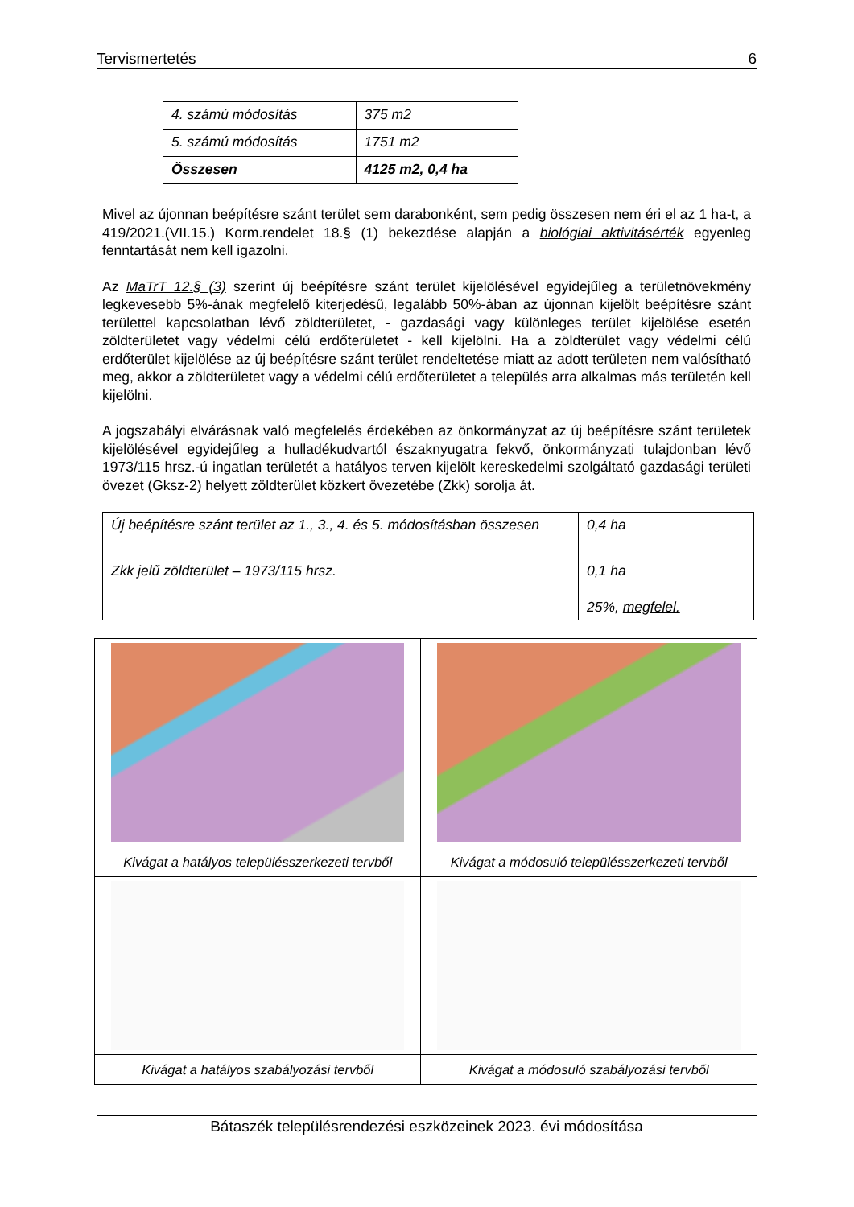Tervismertetés 6
| 4. számú módosítás | 375 m2 |
| 5. számú módosítás | 1751 m2 |
| Összesen | 4125 m2, 0,4 ha |
Mivel az újonnan beépítésre szánt terület sem darabonként, sem pedig összesen nem éri el az 1 ha-t, a 419/2021.(VII.15.) Korm.rendelet 18.§ (1) bekezdése alapján a biológiai aktivitásérték egyenleg fenntartását nem kell igazolni.
Az MaTrT 12.§ (3) szerint új beépítésre szánt terület kijelölésével egyidejűleg a területnövekmény legkevesebb 5%-ának megfelelő kiterjedésű, legalább 50%-ában az újonnan kijelölt beépítésre szánt területtel kapcsolatban lévő zöldterületet, - gazdasági vagy különleges terület kijelölése esetén zöldterületet vagy védelmi célú erdőterületet - kell kijelölni. Ha a zöldterület vagy védelmi célú erdőterület kijelölése az új beépítésre szánt terület rendeltetése miatt az adott területen nem valósítható meg, akkor a zöldterületet vagy a védelmi célú erdőterületet a település arra alkalmas más területén kell kijelölni.
A jogszabályi elvárásnak való megfelelés érdekében az önkormányzat az új beépítésre szánt területek kijelölésével egyidejűleg a hulladékudvartól északnyugatra fekvő, önkormányzati tulajdonban lévő 1973/115 hrsz.-ú ingatlan területét a hatályos terven kijelölt kereskedelmi szolgáltató gazdasági területi övezet (Gksz-2) helyett zöldterület közkert övezetébe (Zkk) sorolja át.
| Új beépítésre szánt terület az 1., 3., 4. és 5. módosításban összesen | 0,4 ha |
| Zkk jelű zöldterület – 1973/115 hrsz. | 0,1 ha 25%, megfelel. |
| Kivágat a hatályos településszerkezeti tervből | Kivágat a módosuló településszerkezeti tervből |
| Kivágat a hatályos szabályozási tervből | Kivágat a módosuló szabályozási tervből |
Bátaszék településrendezési eszközeinek 2023. évi módosítása